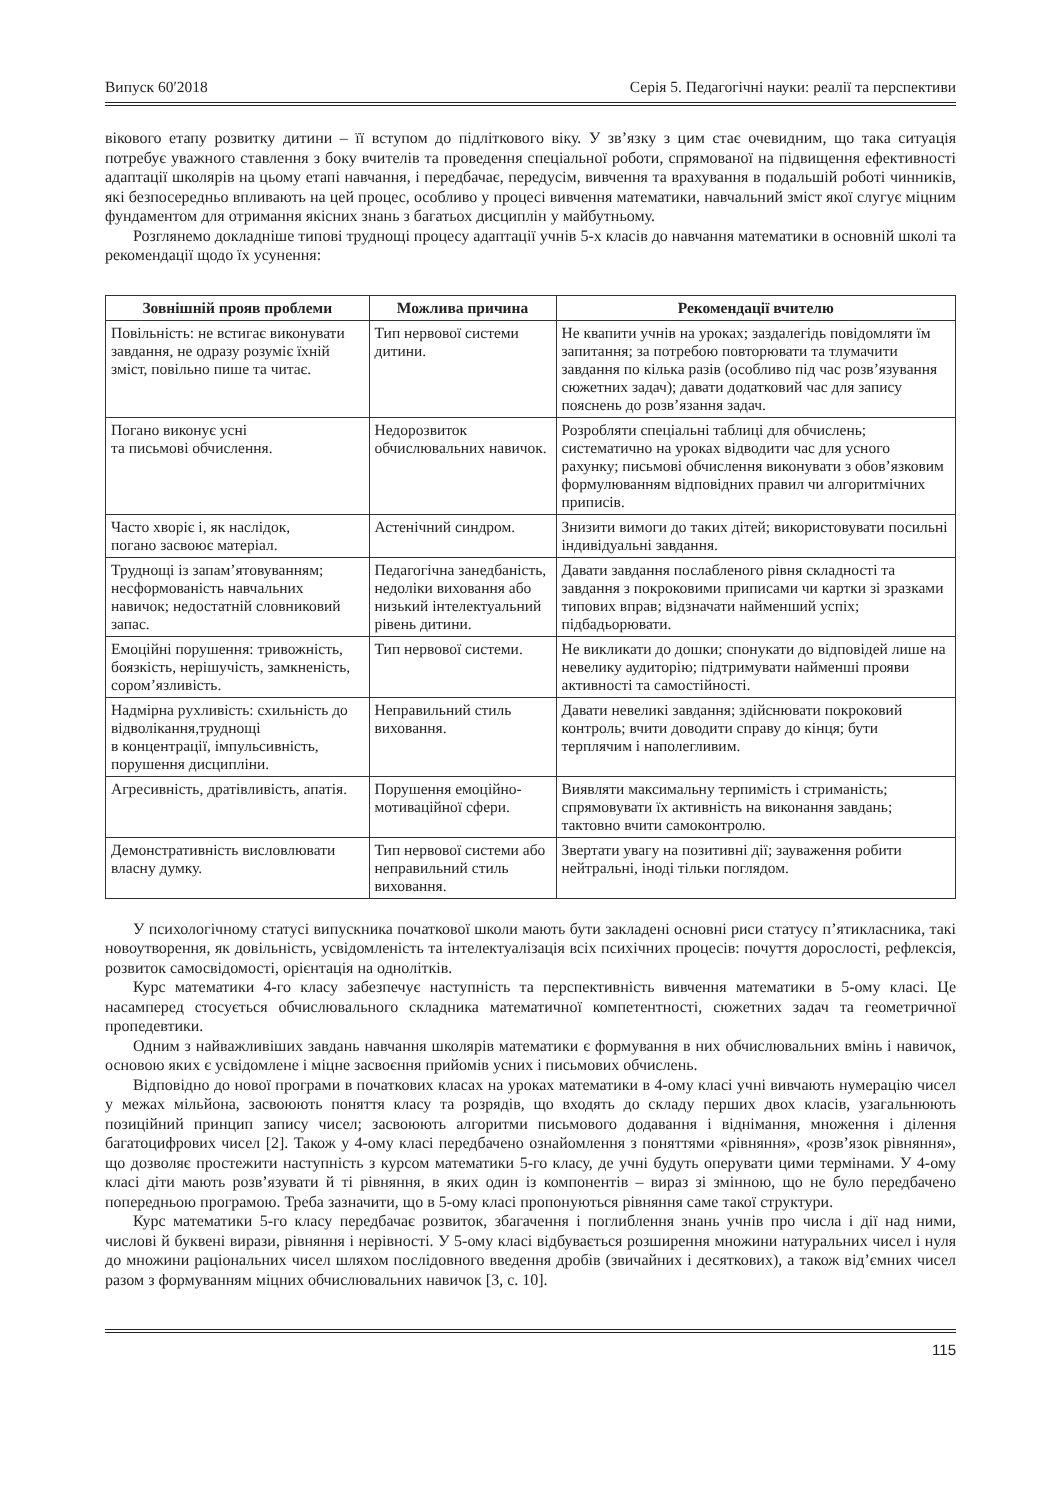Випуск 60′2018 Серія 5. Педагогічні науки: реалії та перспективи
вікового етапу розвитку дитини – її вступом до підліткового віку. У зв’язку з цим стає очевидним, що така ситуація потребує уважного ставлення з боку вчителів та проведення спеціальної роботи, спрямованої на підвищення ефективності адаптації школярів на цьому етапі навчання, і передбачає, передусім, вивчення та врахування в подальшій роботі чинників, які безпосередньо впливають на цей процес, особливо у процесі вивчення математики, навчальний зміст якої слугує міцним фундаментом для отримання якісних знань з багатьох дисциплін у майбутньому.
Розглянемо докладніше типові труднощі процесу адаптації учнів 5-х класів до навчання математики в основній школі та рекомендації щодо їх усунення:
| Зовнішній прояв проблеми | Можлива причина | Рекомендації вчителю |
| --- | --- | --- |
| Повільність: не встигає виконувати завдання, не одразу розуміє їхній зміст, повільно пише та читає. | Тип нервової системи дитини. | Не квапити учнів на уроках; заздалегідь повідомляти їм запитання; за потребою повторювати та тлумачити завдання по кілька разів (особливо під час розв’язування сюжетних задач); давати додатковий час для запису пояснень до розв’язання задач. |
| Погано виконує усні та письмові обчислення. | Недорозвиток обчислювальних навичок. | Розробляти спеціальні таблиці для обчислень; систематично на уроках відводити час для усного рахунку; письмові обчислення виконувати з обов’язковим формулюванням відповідних правил чи алгоритмічних приписів. |
| Часто хворіє і, як наслідок, погано засвоює матеріал. | Астенічний синдром. | Знизити вимоги до таких дітей; використовувати посильні індивідуальні завдання. |
| Труднощі із запам’ятовуванням; несформованість навчальних навичок; недостатній словниковий запас. | Педагогічна занедбаність, недоліки виховання або низький інтелектуальний рівень дитини. | Давати завдання послабленого рівня складності та завдання з покроковими приписами чи картки зі зразками типових вправ; відзначати найменший успіх; підбадьорювати. |
| Емоційні порушення: тривожність, боязкість, нерішучість, замкненість, сором’язливість. | Тип нервової системи. | Не викликати до дошки; спонукати до відповідей лише на невелику аудиторію; підтримувати найменші прояви активності та самостійності. |
| Надмірна рухливість: схильність до відволікання,труднощі в концентрації, імпульсивність, порушення дисципліни. | Неправильний стиль виховання. | Давати невеликі завдання; здійснювати покроковий контроль; вчити доводити справу до кінця; бути терплячим і наполегливим. |
| Агресивність, дратівливість, апатія. | Порушення емоційно-мотиваційної сфери. | Виявляти максимальну терпимість і стриманість; спрямовувати їх активність на виконання завдань; тактовно вчити самоконтролю. |
| Демонстративність висловлювати власну думку. | Тип нервової системи або неправильний стиль виховання. | Звертати увагу на позитивні дії; зауваження робити нейтральні, іноді тільки поглядом. |
У психологічному статусі випускника початкової школи мають бути закладені основні риси статусу п’ятикласника, такі новоутворення, як довільність, усвідомленість та інтелектуалізація всіх психічних процесів: почуття дорослості, рефлексія, розвиток самосвідомості, орієнтація на однолітків.
Курс математики 4-го класу забезпечує наступність та перспективність вивчення математики в 5-ому класі. Це насамперед стосується обчислювального складника математичної компетентності, сюжетних задач та геометричної пропедевтики.
Одним з найважливіших завдань навчання школярів математики є формування в них обчислювальних вмінь і навичок, основою яких є усвідомлене і міцне засвоєння прийомів усних і письмових обчислень.
Відповідно до нової програми в початкових класах на уроках математики в 4-ому класі учні вивчають нумерацію чисел у межах мільйона, засвоюють поняття класу та розрядів, що входять до складу перших двох класів, узагальнюють позиційний принцип запису чисел; засвоюють алгоритми письмового додавання і віднімання, множення і ділення багатоцифрових чисел [2]. Також у 4-ому класі передбачено ознайомлення з поняттями «рівняння», «розв’язок рівняння», що дозволяє простежити наступність з курсом математики 5-го класу, де учні будуть оперувати цими термінами. У 4-ому класі діти мають розв’язувати й ті рівняння, в яких один із компонентів – вираз зі змінною, що не було передбачено попередньою програмою. Треба зазначити, що в 5-ому класі пропонуються рівняння саме такої структури.
Курс математики 5-го класу передбачає розвиток, збагачення і поглиблення знань учнів про числа і дії над ними, числові й буквені вирази, рівняння і нерівності. У 5-ому класі відбувається розширення множини натуральних чисел і нуля до множини раціональних чисел шляхом послідовного введення дробів (звичайних і десяткових), а також від’ємних чисел разом з формуванням міцних обчислювальних навичок [3, с. 10].
115